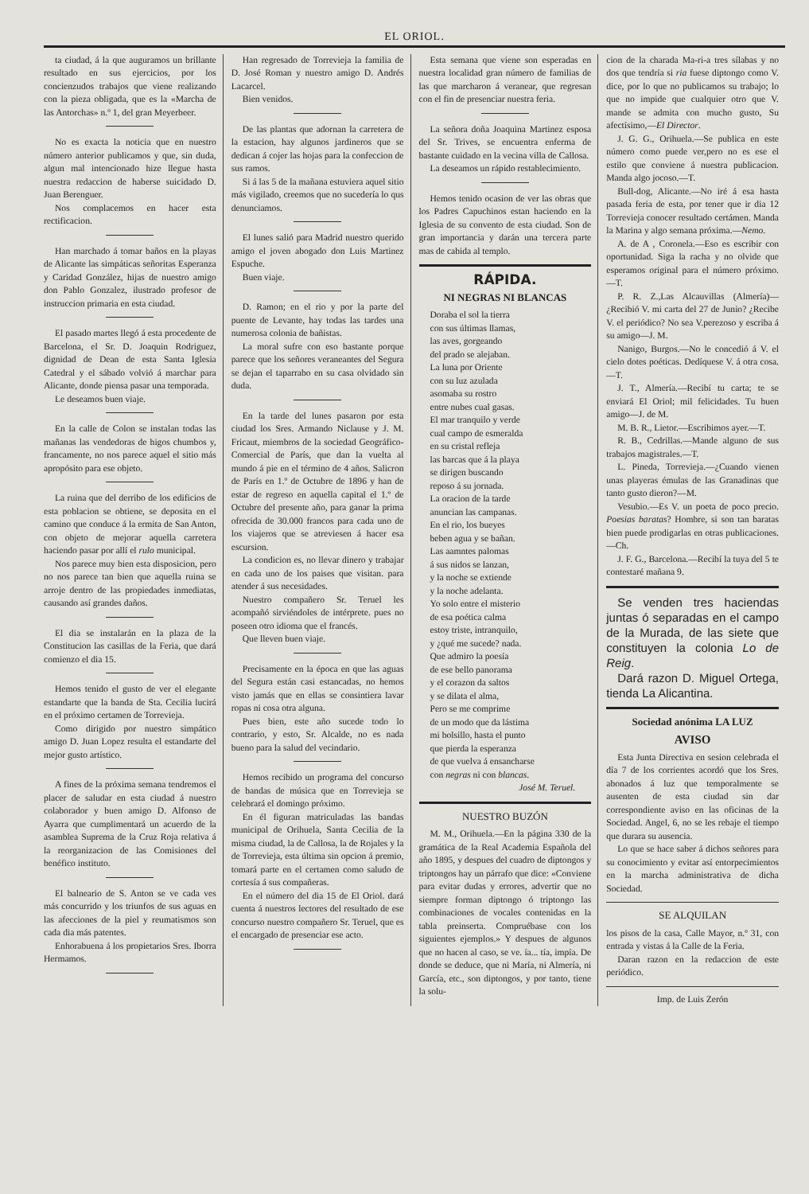EL ORIOL.
ta ciudad, á la que auguramos un brillante resultado en sus ejercicios, por los concienzudos trabajos que viene realizando con la pieza obligada, que es la «Marcha de las Antorchas» n.º 1, del gran Meyerbeer.
No es exacta la noticia que en nuestro número anterior publicamos y que, sin duda, algun mal intencionado hize llegue hasta nuestra redaccion de haberse suicidado D. Juan Berenguer.
Nos complacemos en hacer esta rectificacion.
Han marchado á tomar baños en la playas de Alicante las simpáticas señoritas Esperanza y Caridad González, hijas de nuestro amigo don Pablo Gonzalez, ilustrado profesor de instruccion primaria en esta ciudad.
El pasado martes llegó á esta procedente de Barcelona, el Sr. D. Joaquin Rodriguez, dignidad de Dean de esta Santa Iglesia Catedral y el sábado volvió á marchar para Alicante, donde piensa pasar una temporada.
Le deseamos buen viaje.
En la calle de Colon se instalan todas las mañanas las vendedoras de higos chumbos y, francamente, no nos parece aquel el sitio más apropósito para ese objeto.
La ruina que del derribo de los edificios de esta poblacion se obtiene, se deposita en el camino que conduce á la ermita de San Anton, con objeto de mejorar aquella carretera haciendo pasar por allí el rulo municipal.
Nos parece muy bien esta disposicion, pero no nos parece tan bien que aquella ruina se arroje dentro de las propiedades inmediatas, causando así grandes daños.
El dia se instalarán en la plaza de la Constitucion las casillas de la Feria, que dará comienzo el dia 15.
Hemos tenido el gusto de ver el elegante estandarte que la banda de Sta. Cecilia lucirá en el próximo certamen de Torrevieja.
Como dirigido por nuestro simpático amigo D. Juan Lopez resulta el estandarte del mejor gusto artístico.
A fines de la próxima semana tendremos el placer de saludar en esta ciudad á nuestro colaborador y buen amigo D. Alfonso de Ayarra que cumplimentará un acuerdo de la asamblea Suprema de la Cruz Roja relativa á la reorganizacion de las Comisiones del benéfico instituto.
El balneario de S. Anton se ve cada ves más concurrido y los triunfos de sus aguas en las afecciones de la piel y reumatismos son cada dia más patentes.
Enhorabuena á los propietarios Sres. Iborra Hermamos.
Han regresado de Torrevieja la familia de D. José Roman y nuestro amigo D. Andrés Lacarcel.
Bien venidos.
De las plantas que adornan la carretera de la estacion, hay algunos jardineros que se dedican á cojer las hojas para la confeccion de sus ramos.
Si á las 5 de la mañana estuviera aquel sitio más vigilado, creemos que no sucedería lo qus denunciamos.
El lunes salió para Madrid nuestro querido amigo el joven abogado don Luis Martinez Espuche.
Buen viaje.
D. Ramon; en el rio y por la parte del puente de Levante, hay todas las tardes una numerosa colonia de bañistas.
La moral sufre con eso bastante porque parece que los señores veraneantes del Segura se dejan el taparrabo en su casa olvidado sin duda.
En la tarde del lunes pasaron por esta ciudad los Sres. Armando Niclause y J. M. Fricaut, miembros de la sociedad Geográfico- Comercial de París, que dan la vuelta al mundo á pie en el término de 4 años. Salicron de París en 1.º de Octubre de 1896 y han de estar de regreso en aquella capital el 1.º de Octubre del presente año, para ganar la prima ofrecida de 30.000 francos para cada uno de los viajeros que se atreviesen á hacer esa escursion.
La condicion es, no llevar dinero y trabajar en cada uno de los paises que visitan. para atender á sus necesidades.
Nuestro compañero Sr. Teruel les acompañó sirviéndoles de intérprete. pues no poseen otro idioma que el francés.
Que lleven buen viaje.
Precisamente en la época en que las aguas del Segura están casi estancadas, no hemos visto jamás que en ellas se consintiera lavar ropas ni cosa otra alguna.
Pues bien, este año sucede todo lo contrario, y esto, Sr. Alcalde, no es nada bueno para la salud del vecindario.
Hemos recibido un programa del concurso de bandas de música que en Torrevieja se celebrará el domingo próximo.
En él figuran matriculadas las bandas municipal de Orihuela, Santa Cecilia de la misma ciudad, la de Callosa, la de Rojales y la de Torrevieja, esta última sin opcion á premio, tomará parte en el certamen como saludo de cortesía á sus compañeras.
En el número del dia 15 de El Oriol. dará cuenta á nuestros lectores del resultado de ese concurso nuestro compañero Sr. Teruel, que es el encargado de presenciar ese acto.
Esta semana que viene son esperadas en nuestra localidad gran número de familias de las que marcharon á veranear, que regresan con el fin de presenciar nuestra feria.
La señora doña Joaquina Martinez esposa del Sr. Trives, se encuentra enferma de bastante cuidado en la vecina villa de Callosa.
La deseamos un rápido restablecimiento.
Hemos tenido ocasion de ver las obras que los Padres Capuchinos estan haciendo en la Iglesia de su convento de esta ciudad. Son de gran importancia y darán una tercera parte mas de cabida al templo.
RÁPIDA.
NI NEGRAS NI BLANCAS
Doraba el sol la tierra
con sus últimas llamas,
las aves, gorgeando
del prado se alejaban.
La luna por Oriente
con su luz azulada
asomaba su rostro
entre nubes cual gasas.
El mar tranquilo y verde
cual campo de esmeralda
en su cristal refleja
las barcas que á la playa
se dirigen buscando
reposo á su jornada.
La oracion de la tarde
anuncian las campanas.
En el rio, los bueyes
beben agua y se bañan.
Las aamntes palomas
á sus nidos se lanzan,
y la noche se extiende
y la noche adelanta.
Yo solo entre el misterio
de esa poética calma
estoy triste, intranquilo,
y ¿qué me sucede? nada.
Que admiro la poesía
de ese bello panorama
y el corazon da saltos
y se dilata el alma,
Pero se me comprime
de un modo que da lástima
mi bolsillo, hasta el punto
que pierda la esperanza
de que vuelva á ensancharse
con negras ni con blancas.
José M. Teruel.
NUESTRO BUZÓN
M. M., Orihuela.—En la página 330 de la gramática de la Real Academia Española del año 1895, y despues del cuadro de diptongos y triptongos hay un párrafo que dice: «Conviene para evitar dudas y errores, advertir que no siempre forman diptongo ó triptongo las combinaciones de vocales contenidas en la tabla preinserta. Compruébase con los siguientes ejemplos.» Y despues de algunos que no hacen al caso, se ve. ía... tía, impía. De donde se deduce, que ni María, ni Almería, ni García, etc., son diptongos, y por tanto, tiene la solu-
cion de la charada Ma-ri-a tres sílabas y no dos que tendría si ria fuese diptongo como V. dice, por lo que no publicamos su trabajo; lo que no impide que cualquier otro que V. mande se admita con mucho gusto, Su afectísimo,—El Director.
J. G. G., Orihuela.—Se publica en este número como puede ver,pero no es ese el estilo que conviene á nuestra publicacion. Manda algo jocoso.—T.
Bull-dog, Alicante.—No iré á esa hasta pasada feria de esta, por tener que ir dia 12 Torrevieja conocer resultado certámen. Manda la Marina y algo semana próxima.—Nemo.
A. de A , Coronela.—Eso es escribir con oportunidad. Siga la racha y no olvide que esperamos original para el número próximo.—T.
P. R. Z.,Las Alcauvillas (Almería)—¿Recibió V. mi carta del 27 de Junio? ¿Recibe V. el periódico? No sea V.perezoso y escriba á su amigo—J. M.
Nanigo, Burgos.—No le concedió á V. el cielo dotes poéticas. Dedíquese V. á otra cosa. —T.
J. T., Almería.—Recibí tu carta; te se enviará El Oriol; mil felicidades. Tu buen amigo—J. de M.
M. B. R., Lietor.—Escribimos ayer.—T.
R. B., Cedrillas.—Mande alguno de sus trabajos magistrales.—T.
L. Pineda, Torrevieja.—¿Cuando vienen unas playeras émulas de las Granadinas que tanto gusto dieron?—M.
Vesubio.—Es V. un poeta de poco precio. Poesias baratas? Hombre, si son tan baratas bien puede prodigarlas en otras publicaciones.—Ch.
J. F. G., Barcelona.—Recibí la tuya del 5 te contestaré mañana 9.
Se venden tres haciendas juntas ó separadas en el campo de la Murada, de las siete que constituyen la colonia Lo de Reig.
Dará razon D. Miguel Ortega, tienda La Alicantina.
Sociedad anónima LA LUZ
AVISO
Esta Junta Directiva en sesion celebrada el día 7 de los corrientes acordó que los Sres. abonados á luz que temporalmente se ausenten de esta ciudad sin dar correspondiente aviso en las oficinas de la Sociedad. Angel, 6, no se les rebaje el tiempo que durara su ausencia.
Lo que se hace saber á dichos señores para su conocimiento y evitar así entorpecimientos en la marcha administrativa de dicha Sociedad.
SE ALQUILAN
los pisos de la casa, Calle Mayor, n.º 31, con entrada y vistas á la Calle de la Feria.
Daran razon en la redaccion de este periódico.
Imp. de Luis Zerón